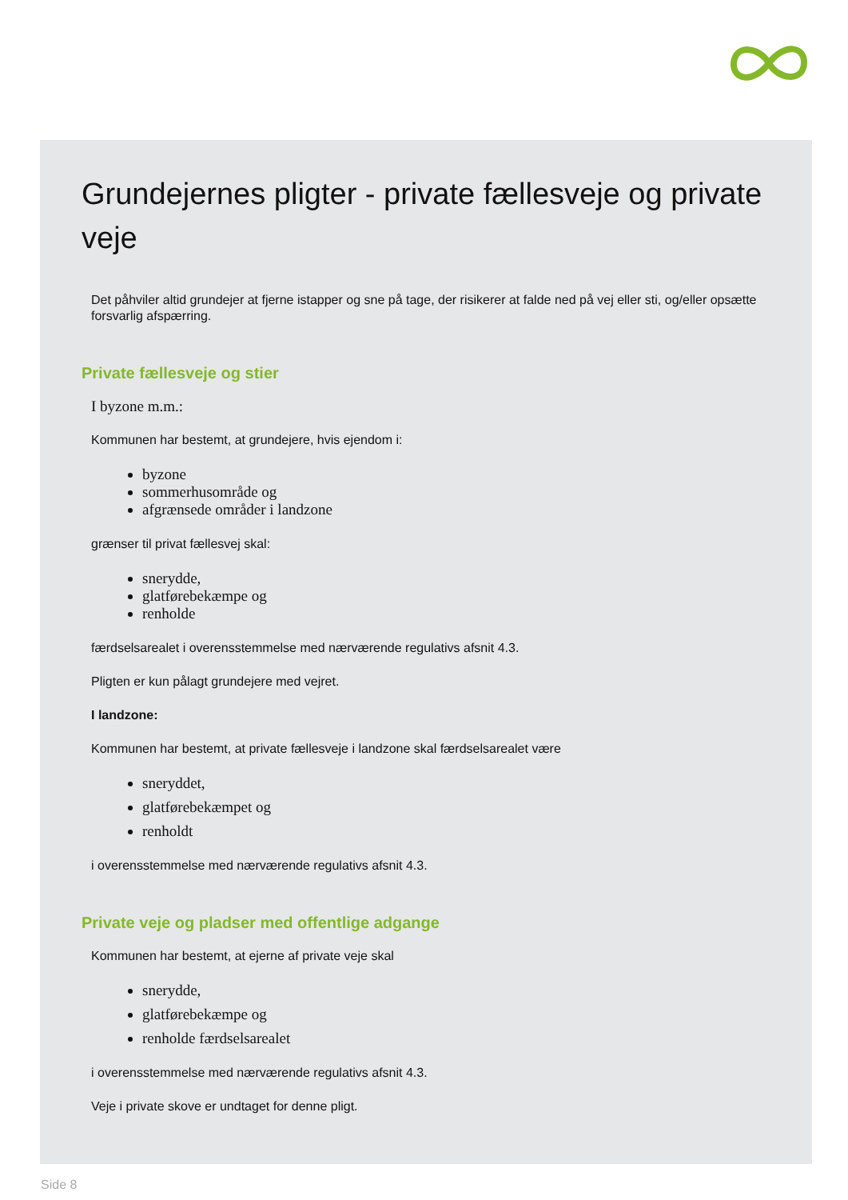Grundejernes pligter - private fællesveje og private veje
Det påhviler altid grundejer at fjerne istapper og sne på tage, der risikerer at falde ned på vej eller sti, og/eller opsætte forsvarlig afspærring.
Private fællesveje og stier
I byzone m.m.:
Kommunen har bestemt, at grundejere, hvis ejendom i:
byzone
sommerhusområde og
afgrænsede områder i landzone
grænser til privat fællesvej skal:
snerydde,
glatførebekæmpe og
renholde
færdselsarealet i overensstemmelse med nærværende regulativs afsnit 4.3.
Pligten er kun pålagt grundejere med vejret.
I landzone:
Kommunen har bestemt, at private fællesveje i landzone skal færdselsarealet være
sneryddet,
glatførebekæmpet og
renholdt
i overensstemmelse med nærværende regulativs afsnit 4.3.
Private veje og pladser med offentlige adgange
Kommunen har bestemt, at ejerne af private veje skal
snerydde,
glatførebekæmpe og
renholde færdselsarealet
i overensstemmelse med nærværende regulativs afsnit 4.3.
Veje i private skove er undtaget for denne pligt.
Side 8